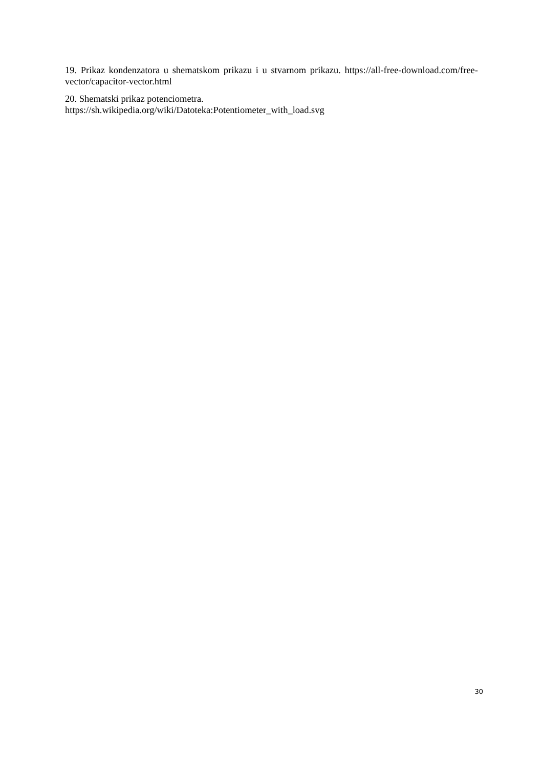19. Prikaz kondenzatora u shematskom prikazu i u stvarnom prikazu. https://all-free-download.com/free-vector/capacitor-vector.html
20. Shematski prikaz potenciometra.
https://sh.wikipedia.org/wiki/Datoteka:Potentiometer_with_load.svg
30